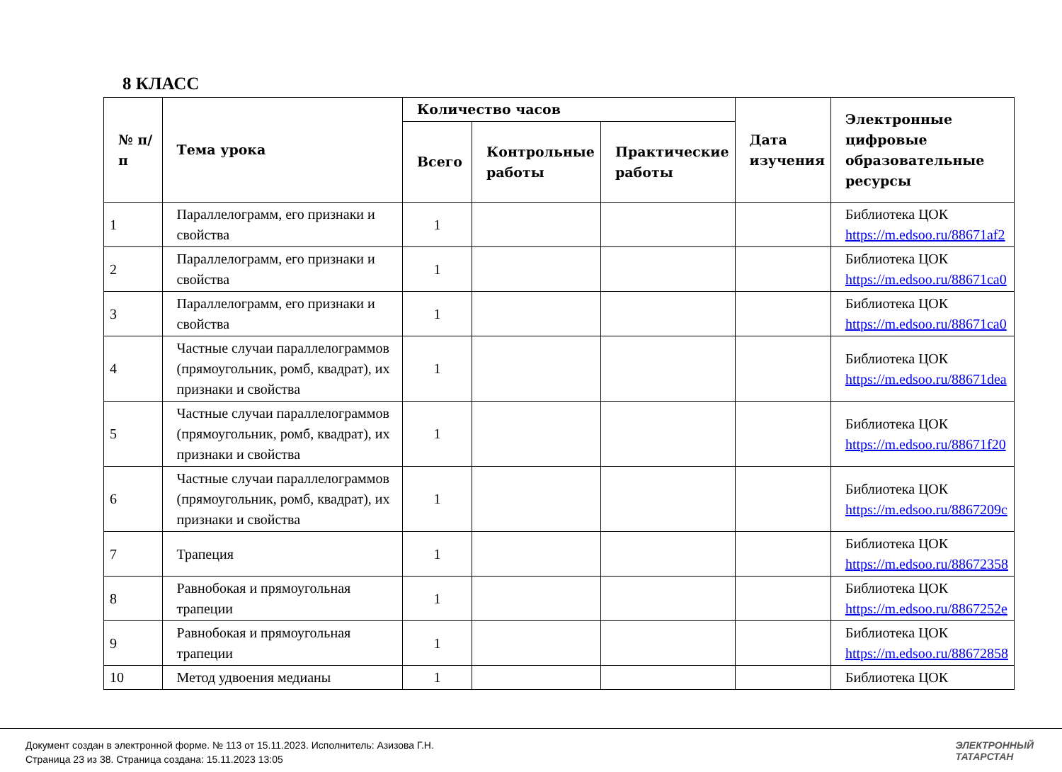8 КЛАСС
| № п/п | Тема урока | Количество часов | | | Дата изучения | Электронные цифровые образовательные ресурсы |
| --- | --- | --- | --- | --- | --- | --- |
| | | Всего | Контрольные работы | Практические работы | | |
| 1 | Параллелограмм, его признаки и свойства | 1 | | | | Библиотека ЦОК https://m.edsoo.ru/88671af2 |
| 2 | Параллелограмм, его признаки и свойства | 1 | | | | Библиотека ЦОК https://m.edsoo.ru/88671ca0 |
| 3 | Параллелограмм, его признаки и свойства | 1 | | | | Библиотека ЦОК https://m.edsoo.ru/88671ca0 |
| 4 | Частные случаи параллелограммов (прямоугольник, ромб, квадрат), их признаки и свойства | 1 | | | | Библиотека ЦОК https://m.edsoo.ru/88671dea |
| 5 | Частные случаи параллелограммов (прямоугольник, ромб, квадрат), их признаки и свойства | 1 | | | | Библиотека ЦОК https://m.edsoo.ru/88671f20 |
| 6 | Частные случаи параллелограммов (прямоугольник, ромб, квадрат), их признаки и свойства | 1 | | | | Библиотека ЦОК https://m.edsoo.ru/8867209c |
| 7 | Трапеция | 1 | | | | Библиотека ЦОК https://m.edsoo.ru/88672358 |
| 8 | Равнобокая и прямоугольная трапеции | 1 | | | | Библиотека ЦОК https://m.edsoo.ru/8867252e |
| 9 | Равнобокая и прямоугольная трапеции | 1 | | | | Библиотека ЦОК https://m.edsoo.ru/88672858 |
| 10 | Метод удвоения медианы | 1 | | | | Библиотека ЦОК |
Документ создан в электронной форме. № 113 от 15.11.2023. Исполнитель: Азизова Г.Н.
Страница 23 из 38. Страница создана: 15.11.2023 13:05
ЭЛЕКТРОННЫЙ
ТАТАРСТАН